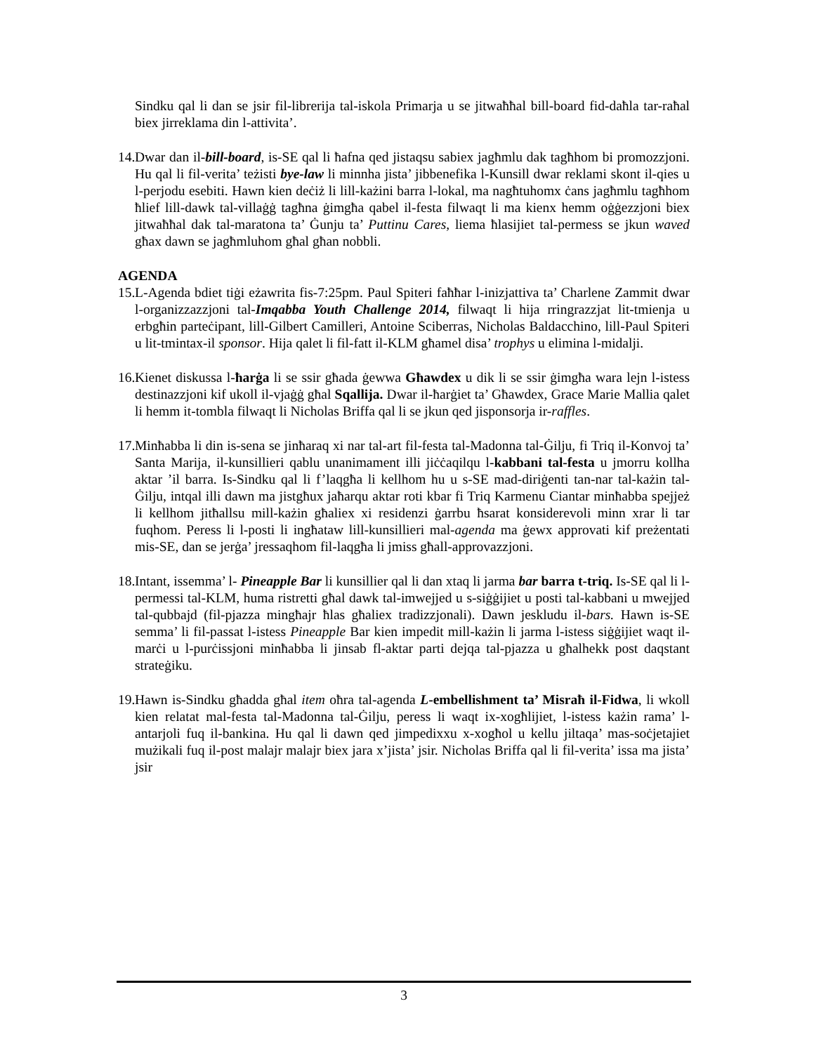Sindku qal li dan se jsir fil-librerija tal-iskola Primarja u se jitwaħħal bill-board fid-daħla tar-raħal biex jirreklama din l-attivita’.
14.
Dwar dan il-bill-board, is-SE qal li ħafna qed jistaqsu sabiex jagħmlu dak tagħhom bi promozzjoni. Hu qal li fil-verita’ teżisti bye-law li minnha jista’ jibbenefika l-Kunsill dwar reklami skont il-qies u l-perjodu esebiti. Hawn kien deċiż li lill-każini barra l-lokal, ma nagħtuhomx ċans jagħmlu tagħhom ħlief lill-dawk tal-villaġġ tagħna ġimgħa qabel il-festa filwaqt li ma kienx hemm oġġezzjoni biex jitwaħħal dak tal-maratona ta’ Ġunju ta’ Puttinu Cares, liema ħlasijiet tal-permess se jkun waved għax dawn se jagħmluhom għal għan nobbli.
AGENDA
15.
L-Agenda bdiet tiġi eżawrita fis-7:25pm. Paul Spiteri faħħar l-inizjattiva ta’ Charlene Zammit dwar l-organizzazzjoni tal-Imqabba Youth Challenge 2014, filwaqt li hija rringrazzjat lit-tmienja u erbgħin parteċipant, lill-Gilbert Camilleri, Antoine Sciberras, Nicholas Baldacchino, lill-Paul Spiteri u lit-tmintax-il sponsor. Hija qalet li fil-fatt il-KLM għamel disa’ trophys u elimina l-midalji.
16.
Kienet diskussa l-ħarġa li se ssir għada ġewwa Għawdex u dik li se ssir ġimgħa wara lejn l-istess destinazzjoni kif ukoll il-vjaġġ għal Sqallija. Dwar il-ħarġiet ta’ Għawdex, Grace Marie Mallia qalet li hemm it-tombla filwaqt li Nicholas Briffa qal li se jkun qed jisponsorja ir-raffles.
17.
Minħabba li din is-sena se jinħaraq xi nar tal-art fil-festa tal-Madonna tal-Ġilju, fi Triq il-Konvoj ta’ Santa Marija, il-kunsillieri qablu unanimament illi jiċċaqilqu l-kabbani tal-festa u jmorru kollha aktar ’il barra. Is-Sindku qal li f’laqgħa li kellhom hu u s-SE mad-diriġenti tan-nar tal-każin tal-Ġilju, intqal illi dawn ma jistgħux jaħarqu aktar roti kbar fi Triq Karmenu Ciantar minħabba spejjeż li kellhom jitħallsu mill-każin għaliex xi residenzi ġarrbu ħsarat konsiderevoli minn xrar li tar fuqhom. Peress li l-posti li ingħataw lill-kunsillieri mal-agenda ma ġewx approvati kif preżentati mis-SE, dan se jerġa’ jressaqhom fil-laqgħa li jmiss għall-approvazzjoni.
18.
Intant, issemma’ l- Pineapple Bar li kunsillier qal li dan xtaq li jarma bar barra t-triq. Is-SE qal li l-permessi tal-KLM, huma ristretti għal dawk tal-imwejjed u s-siġġijiet u posti tal-kabbani u mwejjed tal-qubbajd (fil-pjazza mingħajr ħlas għaliex tradizzjonali). Dawn jeskludu il-bars. Hawn is-SE semma’ li fil-passat l-istess Pineapple Bar kien impedit mill-każin li jarma l-istess siġġijiet waqt il-marċi u l-purċissjoni minħabba li jinsab fl-aktar parti dejqa tal-pjazza u għalhekk post daqstant strateġiku.
19.
Hawn is-Sindku għadda għal item oħra tal-agenda L-embellishment ta’ Misraħ il-Fidwa, li wkoll kien relatat mal-festa tal-Madonna tal-Ġilju, peress li waqt ix-xogħlijiet, l-istess każin rama’ l-antarjoli fuq il-bankina. Hu qal li dawn qed jimpedixxu x-xogħol u kellu jiltaqa’ mas-soċjetajiet mużikali fuq il-post malajr malajr biex jara x’jista’ jsir. Nicholas Briffa qal li fil-verita’ issa ma jista’ jsir
3